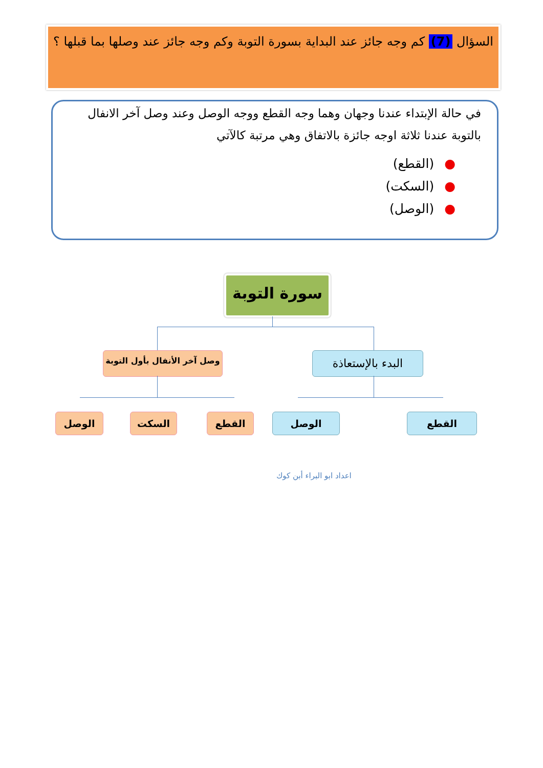السؤال (7) كم وجه جائز عند البداية بسورة التوبة وكم وجه جائز عند وصلها بما قبلها ؟
في حالة الإبتداء عندنا وجهان وهما وجه القطع ووجه الوصل وعند وصل آخر الانفال بالتوبة عندنا ثلاثة اوجه جائزة بالاتفاق وهي مرتبة كالآتي
●(القطع)
●(السكت)
●(الوصل)
سورة التوبة
وصل آخر الأنفال بأول التوبة
البدء بالإستعاذة
الوصل السكت القطع الوصل القطع
اعداد ابو البراء أبن كوك